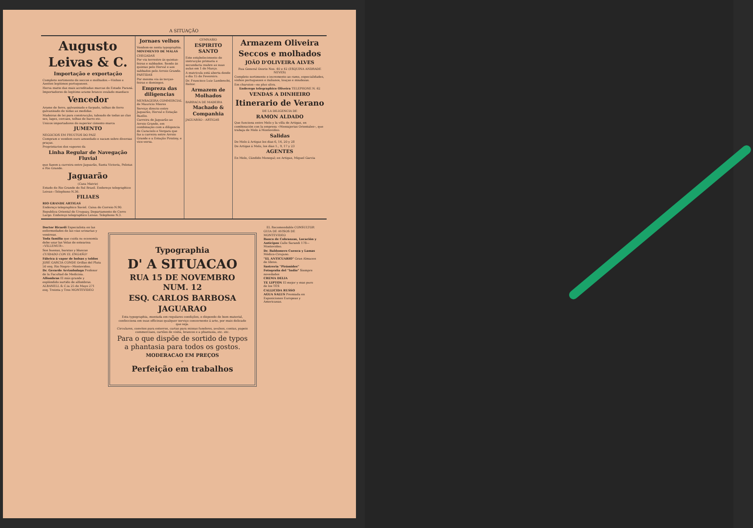A SITUAÇÃO
Augusto Leivas & C.
Importação e exportação
Completo sortimento de seccos e molhados.—Vinhos e Azeites legitimos portuguezes.
Herva matte das mais acreditadas marcas do Estado Paraná.
Importadores do legitimo arame branco ovalado maedaco
Vencedor
Arame de ferro, galvanisado e farpado, telhas de ferro galvanisado de todas as medidas.
Madeiras de lei para construcção, taboado de todas as clas ses, lages, cercaes, telhas de barro etc.
Unicos importadores do superior cimento marca
JUMENTO
NEGOCIOS EM FRUCTOS DO PAIZ
Compram e vendem ouro amoedado e sacam sobre diversas praças.
Proprietarios dos vapores da
Linha Regular de Navegação Fluvial
que fazem a carreira entre Jaguarão, Santa Victoria, Pelotas e Rio Grande.
Jaguarão
(Casa Matriz)
Estado do Rio Grande do Sul Brazil. Endereço telegraphico Leivas—Telephono N.36.
FILIAES
RIO GRANDE ARTIGAS
Endereço telegraphico Saviel. Caixa do Correio N.90.
Republica Oriental do Uruguay, Departamento de Cerro Largo. Endereço telegraphico Leivas. Telephono N.3.
Jornaes velhos
Vendem-se nesta typographia.
MOVIMENTO DE MALAS
CHEGADAS
Por via terrestre ás quintas-feiras e sabbados. Sendo ás quintas pelo Herval e aos sabbados pelo Arroio Grande.
PARTIDAS
Por mesma via ás terças-feiras e domingos.
Empreza das diligencias
MENSAGEIRA COMMERCIAL de Mauricio Mieres
Serviço directo entre Jaguarão, Herval e Estação Bazilio.
Carreira de Jaguarão ao Arroio Grande, em combinação com a diligencia de Caraciolo e Vergara que faz a carreira entre Arroio Grande e a Estação Piratiny, e vice-versa.
GYMNASIO
ESPIRITO SANTO
Este estabelecimento de instrucção primaria e secundaria reabre as suas aulas em 1 de Março.
A matricula está aberta desde o dia 15 de Fevereiro.
Dr. Francisco Luiz Lambrecht, Reitor.
Armazem de Molhados
BARRACA DE MADEIRA
Machado & Companhia
JAGUARÃO - ARTIGAS
Armazem Oliveira
Seccos e molhados
JOÃO D'OLIVEIRA ALVES
Rua General Osorio Nos. 40 e 42 (ESQUINA ANDRADE NEVES)
Completo sortimento e incremento ao ramo, especialidades, vinhos portuguezes e italianos, louças e miudezas.
Em charutos—no plus ultra.
Enderego telegraphico Oliveira TELEPHONE N. 62
VENDAS A DINHEIRO
Itinerario de Verano
DE LA DILIGENCIA DE
RAMON ALDADO
Que funciona entre Melo y la villa de Artigas, en combinación con la empresa «Mensajerias Orientales», que trabaja de Melo á Montevideo.
Salidas
De Melo á Artigas los dias 6, 14, 20 y 28
De Artigas á Melo, los dias 1., 9, 17 y 23
AGENTES
En Melo, Cándido Monegal; en Artigas, Miguel Garcia
Doctor Ricardi Especialista en las enfermedades de las vias urinarias y venéreas.
Toda familia que cuida su economía debe usar las Velas de estearina «VILLEMUR».
Son buenas, baratas y blancas
CUIDADO CON EL ENGAÑO!
Fábrica á vapor de bolsas y toldos
JOSÉ GARCIA CONDE Orillas del Plata 50 esq. Rio Negro—Montevideo.
Dr. Gerardo Arrizabalaga Profesor de la Facultad de Medicina.
Alfombras El más grande y espléndido surtido de alfombras.
ALBANELL & C.ia 25 de Mayo 271 esq. Treinta y Tres MONTEVIDEO
Typographia
D' A SITUACAO
RUA 15 DE NOVEMBRO NUM. 12
ESQ. CARLOS BARBOSA
JAGUARAO
Esta typographia, montada em regulares condições, e dispondo de bom material, confecciona em suas officinas qualquer serviço concernente á arte, por mais delicado que seja.
Circulares, convites para enterros, cartas para missas funebres, avulsos, contas, papeis commerciaes, cartões de visita, brancos e a phantasia, etc. etc.
Para o que dispõe de sortido de typos a phantasia para todos os gostos.
MODERACAO EM PREÇOS
e
Perfeição em trabalhos
EL Recomendable CONSULTOR
GUIA DE AVISOS DE MONTEVIDEO
Banco de Cobranzas, Locación y Anticipos Calle Sarandi 178—Montevideo.
Dr. Baldomero Cuenca y Lamas Médico-Cirujano.
"EL ANTICUARIO" Gran Almacen de libros.
Sastreria "Pirámides"
Fotografia del "Indio" Siempre novedades
CREMA DELIA
TE LIPTON El mejor y mas puro de los TÉS
CALLICIDA RUSSO
AGUA SALUS Premiada en Exposiciones Europeas y Americanas.